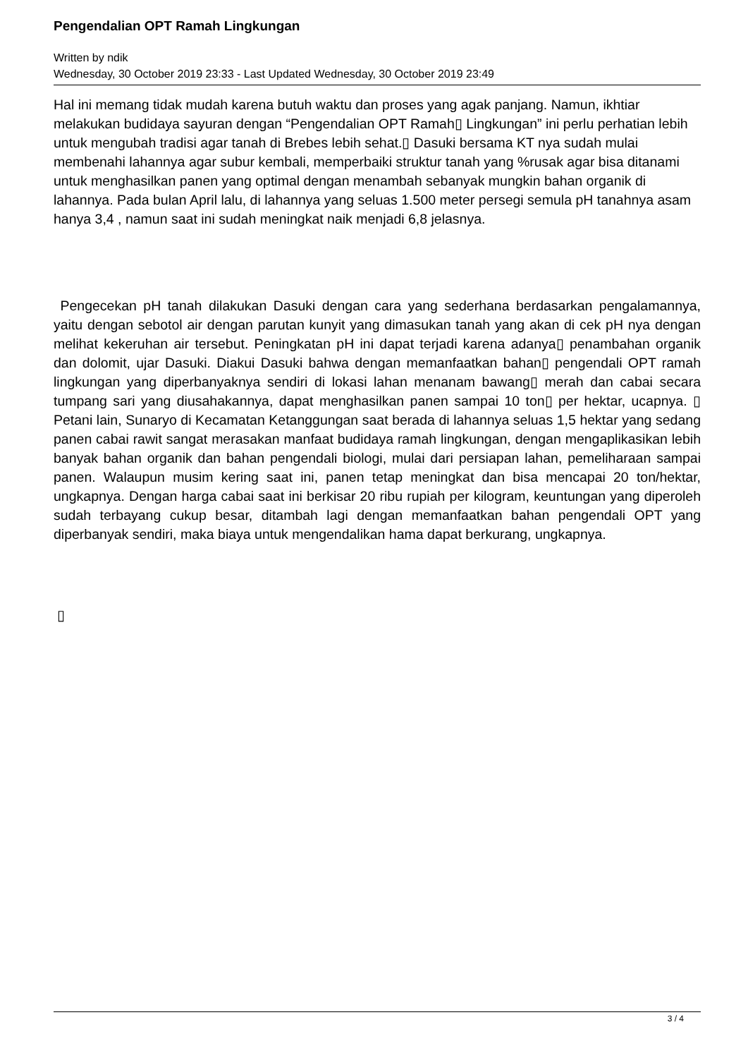Pengendalian OPT Ramah Lingkungan
Written by ndik
Wednesday, 30 October 2019 23:33 - Last Updated Wednesday, 30 October 2019 23:49
Hal ini memang tidak mudah karena butuh waktu dan proses yang agak panjang. Namun, ikhtiar melakukan budidaya sayuran dengan “Pengendalian OPT Ramah▯ Lingkungan” ini perlu perhatian lebih untuk mengubah tradisi agar tanah di Brebes lebih sehat.▯ Dasuki bersama KT nya sudah mulai membenahi lahannya agar subur kembali, memperbaiki struktur tanah yang %rusak agar bisa ditanami untuk menghasilkan panen yang optimal dengan menambah sebanyak mungkin bahan organik di lahannya. Pada bulan April lalu, di lahannya yang seluas 1.500 meter persegi semula pH tanahnya asam hanya 3,4 , namun saat ini sudah meningkat naik menjadi 6,8 jelasnya.
Pengecekan pH tanah dilakukan Dasuki dengan cara yang sederhana berdasarkan pengalamannya, yaitu dengan sebotol air dengan parutan kunyit yang dimasukan tanah yang akan di cek pH nya dengan melihat kekeruhan air tersebut. Peningkatan pH ini dapat terjadi karena adanya▯ penambahan organik dan dolomit, ujar Dasuki. Diakui Dasuki bahwa dengan memanfaatkan bahan▯ pengendali OPT ramah lingkungan yang diperbanyaknya sendiri di lokasi lahan menanam bawang▯ merah dan cabai secara tumpang sari yang diusahakannya, dapat menghasilkan panen sampai 10 ton▯ per hektar, ucapnya. ▯ Petani lain, Sunaryo di Kecamatan Ketanggungan saat berada di lahannya seluas 1,5 hektar yang sedang panen cabai rawit sangat merasakan manfaat budidaya ramah lingkungan, dengan mengaplikasikan lebih banyak bahan organik dan bahan pengendali biologi, mulai dari persiapan lahan, pemeliharaan sampai panen. Walaupun musim kering saat ini, panen tetap meningkat dan bisa mencapai 20 ton/hektar, ungkapnya. Dengan harga cabai saat ini berkisar 20 ribu rupiah per kilogram, keuntungan yang diperoleh sudah terbayang cukup besar, ditambah lagi dengan memanfaatkan bahan pengendali OPT yang diperbanyak sendiri, maka biaya untuk mengendalikan hama dapat berkurang, ungkapnya.
▯
3 / 4